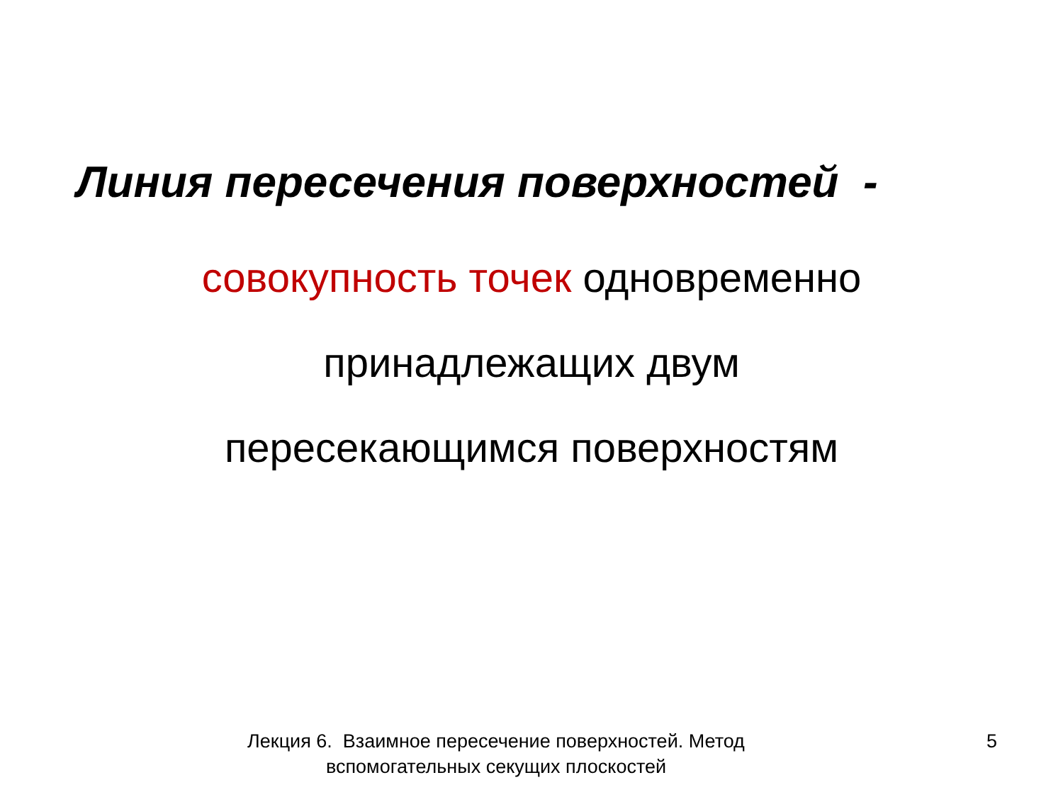Линия пересечения поверхностей -
совокупность точек одновременно
принадлежащих двум
пересекающимся поверхностям
Лекция 6. Взаимное пересечение поверхностей. Метод
вспомогательных секущих плоскостей
5